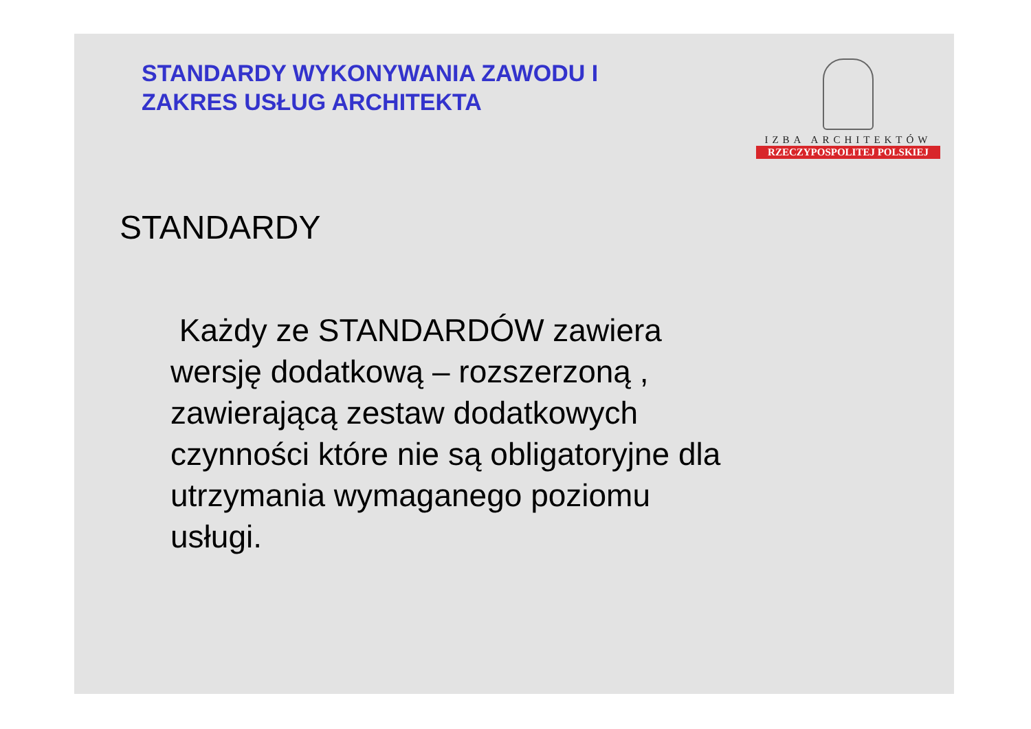STANDARDY WYKONYWANIA ZAWODU I
ZAKRES USŁUG ARCHITEKTA
IZBA ARCHITEKTÓW
RZECZYPOSPOLITEJ POLSKIEJ
STANDARDY
Każdy ze STANDARDÓW zawiera wersję dodatkową – rozszerzoną , zawierającą zestaw dodatkowych czynności które nie są obligatoryjne dla utrzymania wymaganego poziomu usługi.